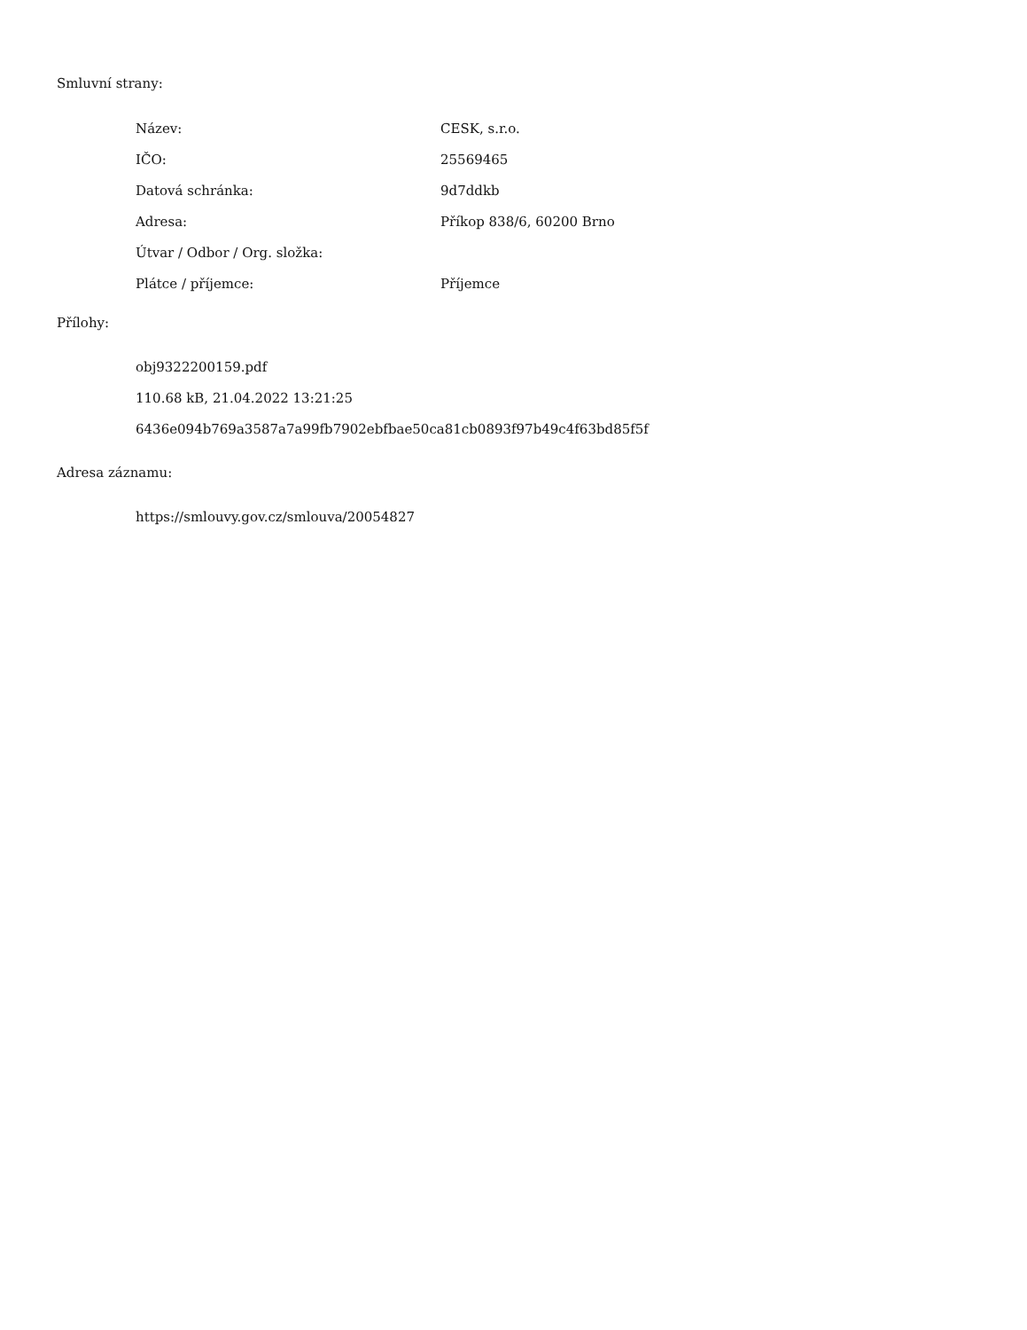Smluvní strany:
| Název: | CESK, s.r.o. |
| IČO: | 25569465 |
| Datová schránka: | 9d7ddkb |
| Adresa: | Příkop 838/6, 60200 Brno |
| Útvar / Odbor / Org. složka: | |
| Plátce / příjemce: | Příjemce |
Přílohy:
obj9322200159.pdf
110.68 kB, 21.04.2022 13:21:25
6436e094b769a3587a7a99fb7902ebfbae50ca81cb0893f97b49c4f63bd85f5f
Adresa záznamu:
https://smlouvy.gov.cz/smlouva/20054827